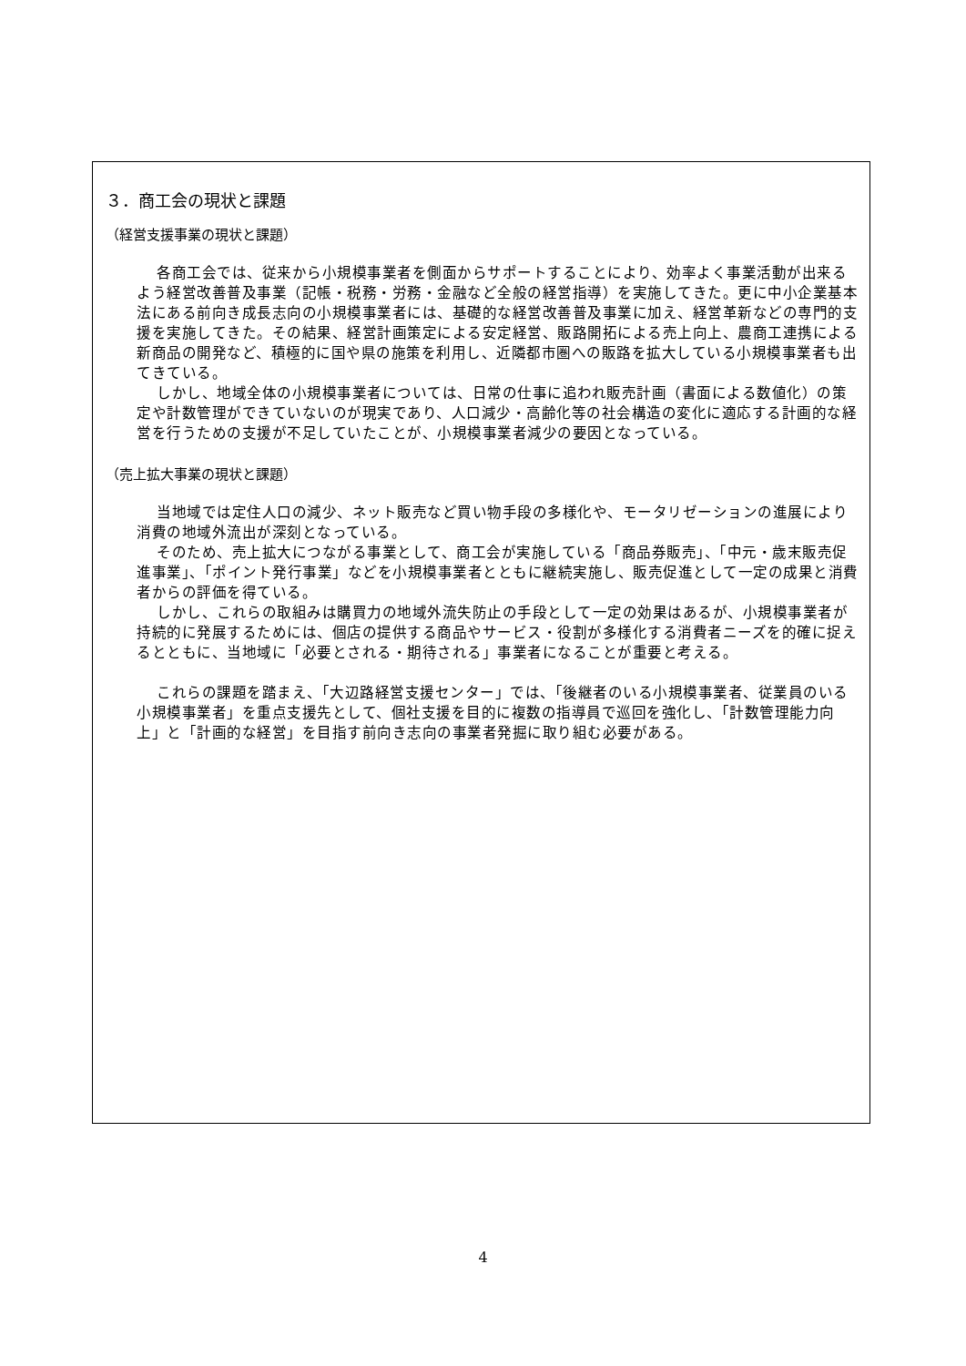３．商工会の現状と課題
（経営支援事業の現状と課題）
各商工会では、従来から小規模事業者を側面からサポートすることにより、効率よく事業活動が出来るよう経営改善普及事業（記帳・税務・労務・金融など全般の経営指導）を実施してきた。更に中小企業基本法にある前向き成長志向の小規模事業者には、基礎的な経営改善普及事業に加え、経営革新などの専門的支援を実施してきた。その結果、経営計画策定による安定経営、販路開拓による売上向上、農商工連携による新商品の開発など、積極的に国や県の施策を利用し、近隣都市圏への販路を拡大している小規模事業者も出てきている。
しかし、地域全体の小規模事業者については、日常の仕事に追われ販売計画（書面による数値化）の策定や計数管理ができていないのが現実であり、人口減少・高齢化等の社会構造の変化に適応する計画的な経営を行うための支援が不足していたことが、小規模事業者減少の要因となっている。
（売上拡大事業の現状と課題）
当地域では定住人口の減少、ネット販売など買い物手段の多様化や、モータリゼーションの進展により消費の地域外流出が深刻となっている。
そのため、売上拡大につながる事業として、商工会が実施している「商品券販売」、「中元・歳末販売促進事業」、「ポイント発行事業」などを小規模事業者とともに継続実施し、販売促進として一定の成果と消費者からの評価を得ている。
しかし、これらの取組みは購買力の地域外流失防止の手段として一定の効果はあるが、小規模事業者が持続的に発展するためには、個店の提供する商品やサービス・役割が多様化する消費者ニーズを的確に捉えるとともに、当地域に「必要とされる・期待される」事業者になることが重要と考える。
これらの課題を踏まえ、「大辺路経営支援センター」では、「後継者のいる小規模事業者、従業員のいる小規模事業者」を重点支援先として、個社支援を目的に複数の指導員で巡回を強化し、「計数管理能力向上」と「計画的な経営」を目指す前向き志向の事業者発掘に取り組む必要がある。
4